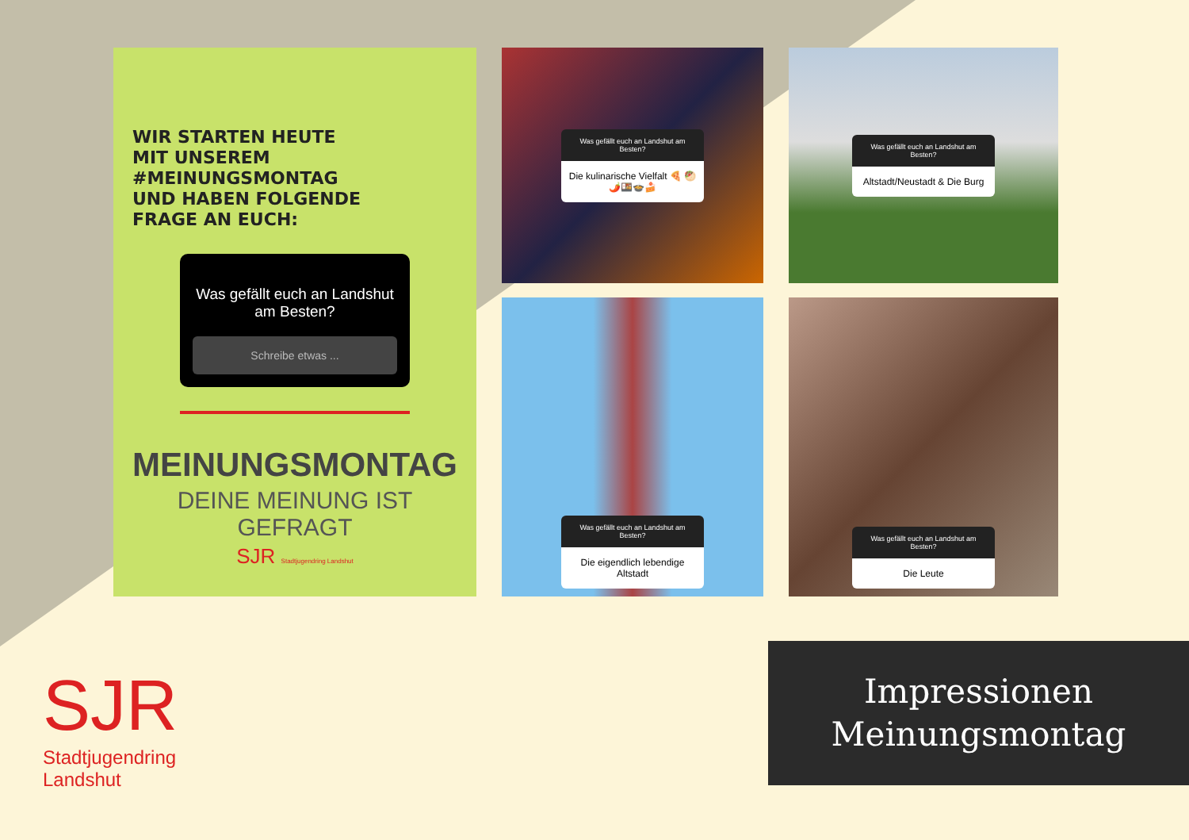WIR STARTEN HEUTE MIT UNSEREM #MEINUNGSMONTAG UND HABEN FOLGENDE FRAGE AN EUCH:
Was gefällt euch an Landshut am Besten?
Schreibe etwas ...
MEINUNGSMONTAG
DEINE MEINUNG IST GEFRAGT
SJR Stadtjugendring Landshut
Was gefällt euch an Landshut am Besten?
Die kulinarische Vielfalt 🍕 🥙🌶️🍱🍲🍰
Was gefällt euch an Landshut am Besten?
Altstadt/Neustadt & Die Burg
Was gefällt euch an Landshut am Besten?
Die eigendlich lebendige Altstadt
Was gefällt euch an Landshut am Besten?
Die Leute
SJR
Stadtjugendring
Landshut
Impressionen
Meinungsmontag